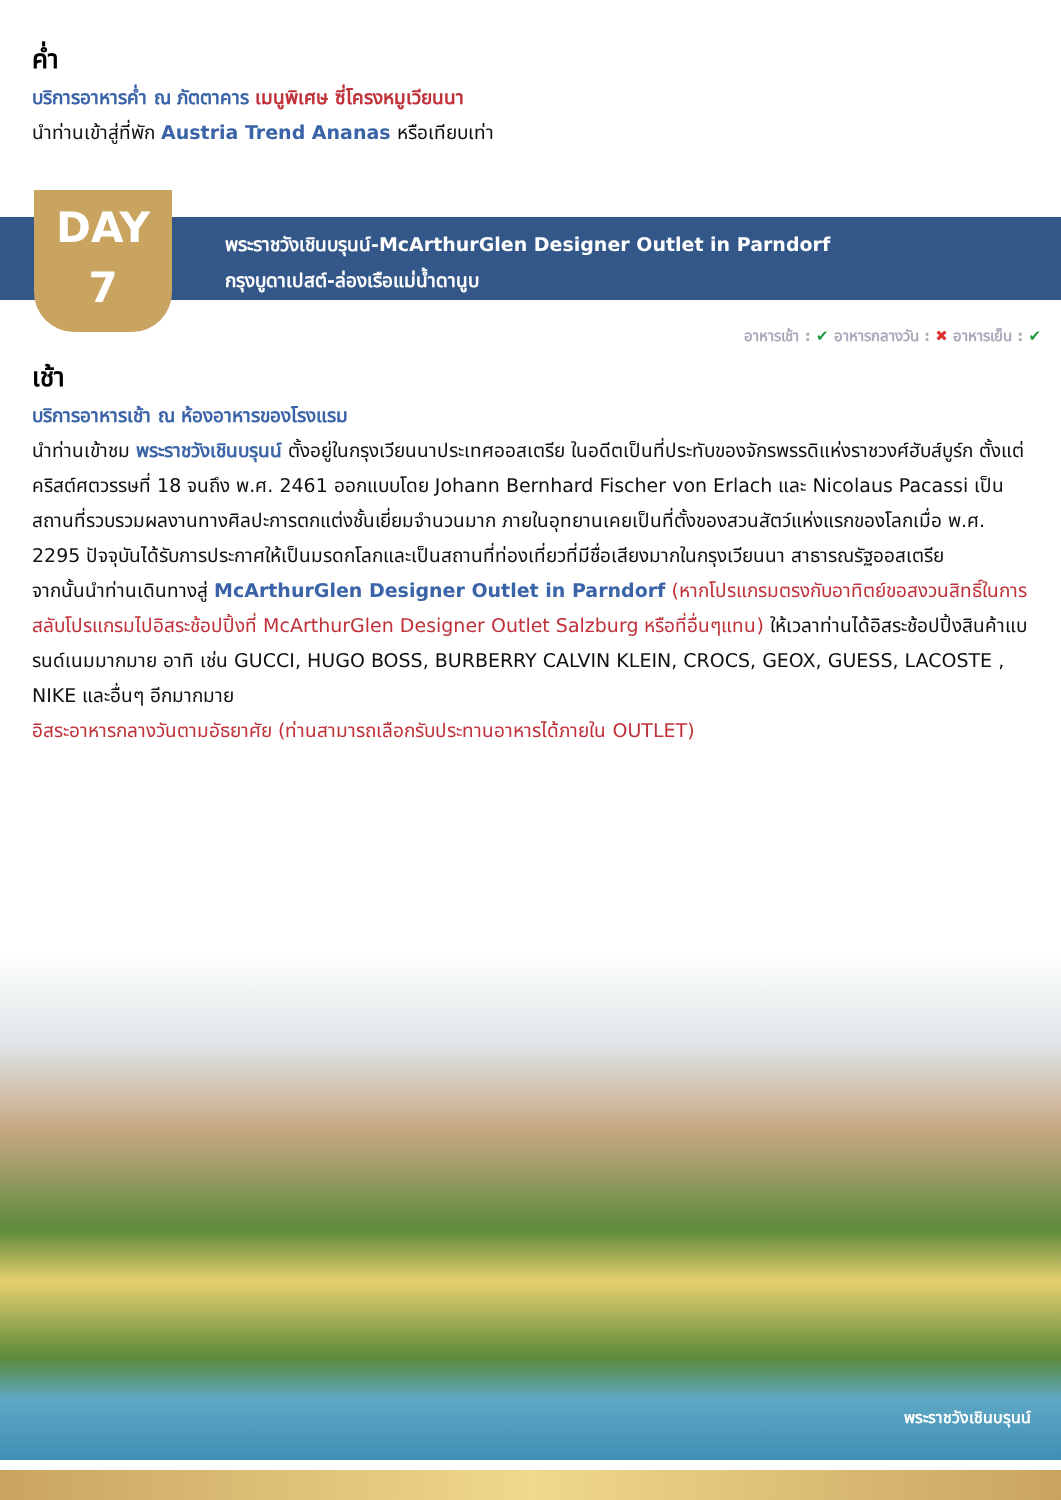ค่ำ
บริการอาหารค่ำ ณ ภัตตาคาร เมนูพิเศษ ซี่โครงหมูเวียนนา
นำท่านเข้าสู่ที่พัก Austria Trend Ananas หรือเทียบเท่า
DAY
7
พระราชวังเชินบรุนน์-McArthurGlen Designer Outlet in Parndorf
กรุงบูดาเปสต์-ล่องเรือแม่น้ำดานูบ
อาหารเช้า : ✔ อาหารกลางวัน : ✖ อาหารเย็น : ✔
เช้า
บริการอาหารเช้า ณ ห้องอาหารของโรงแรม
นำท่านเข้าชม พระราชวังเชินบรุนน์ ตั้งอยู่ในกรุงเวียนนาประเทศออสเตรีย ในอดีตเป็นที่ประทับของจักรพรรดิแห่งราชวงศ์ฮับส์บูร์ก ตั้งแต่คริสต์ศตวรรษที่ 18 จนถึง พ.ศ. 2461 ออกแบบโดย Johann Bernhard Fischer von Erlach และ Nicolaus Pacassi เป็นสถานที่รวบรวมผลงานทางศิลปะการตกแต่งชั้นเยี่ยมจำนวนมาก ภายในอุทยานเคยเป็นที่ตั้งของสวนสัตว์แห่งแรกของโลกเมื่อ พ.ศ. 2295 ปัจจุบันได้รับการประกาศให้เป็นมรดกโลกและเป็นสถานที่ท่องเที่ยวที่มีชื่อเสียงมากในกรุงเวียนนา สาธารณรัฐออสเตรีย
จากนั้นนำท่านเดินทางสู่ McArthurGlen Designer Outlet in Parndorf (หากโปรแกรมตรงกับอาทิตย์ขอสงวนสิทธิ์ในการสลับโปรแกรมไปอิสระช้อปปิ้งที่ McArthurGlen Designer Outlet Salzburg หรือที่อื่นๆแทน) ให้เวลาท่านได้อิสระช้อปปิ้งสินค้าแบรนด์เนมมากมาย อาทิ เช่น GUCCI, HUGO BOSS, BURBERRY CALVIN KLEIN, CROCS, GEOX, GUESS, LACOSTE , NIKE และอื่นๆ อีกมากมาย
อิสระอาหารกลางวันตามอัธยาศัย (ท่านสามารถเลือกรับประทานอาหารได้ภายใน OUTLET)
พระราชวังเชินบรุนน์